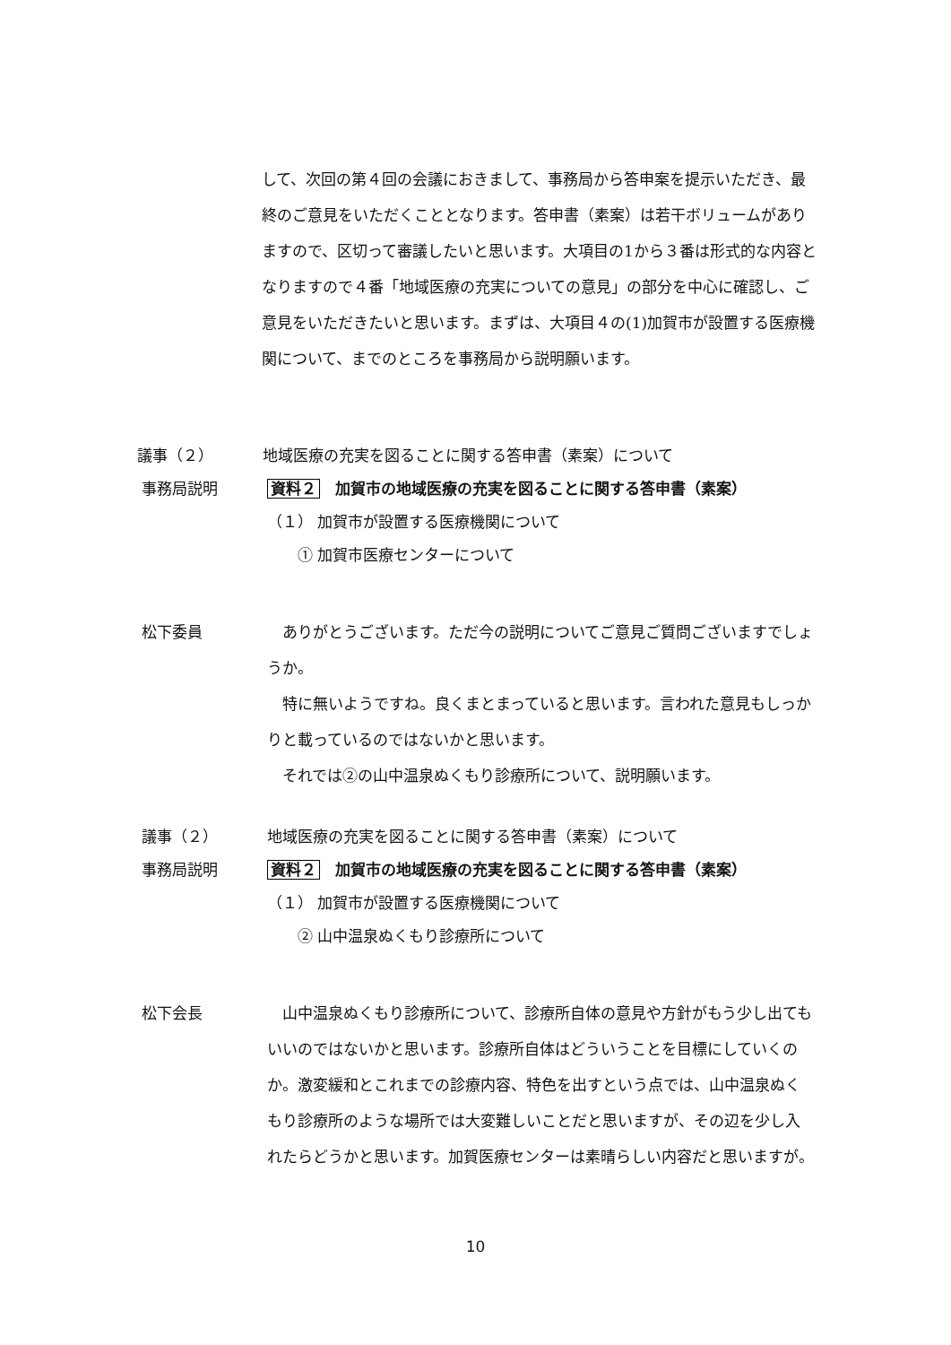して、次回の第４回の会議におきまして、事務局から答申案を提示いただき、最終のご意見をいただくこととなります。答申書（素案）は若干ボリュームがありますので、区切って審議したいと思います。大項目の1から３番は形式的な内容となりますので４番「地域医療の充実についての意見」の部分を中心に確認し、ご意見をいただきたいと思います。まずは、大項目４の(1)加賀市が設置する医療機関について、までのところを事務局から説明願います。
議事（２） 地域医療の充実を図ることに関する答申書（素案）について
事務局説明 資料２　加賀市の地域医療の充実を図ることに関する答申書（素案）
（１） 加賀市が設置する医療機関について
　　① 加賀市医療センターについて
松下委員 　ありがとうございます。ただ今の説明についてご意見ご質問ございますでしょうか。
　特に無いようですね。良くまとまっていると思います。言われた意見もしっかりと載っているのではないかと思います。
　それでは②の山中温泉ぬくもり診療所について、説明願います。
議事（２） 地域医療の充実を図ることに関する答申書（素案）について
事務局説明 資料２　加賀市の地域医療の充実を図ることに関する答申書（素案）
（１） 加賀市が設置する医療機関について
　　② 山中温泉ぬくもり診療所について
松下会長 　山中温泉ぬくもり診療所について、診療所自体の意見や方針がもう少し出てもいいのではないかと思います。診療所自体はどういうことを目標にしていくのか。激変緩和とこれまでの診療内容、特色を出すという点では、山中温泉ぬくもり診療所のような場所では大変難しいことだと思いますが、その辺を少し入れたらどうかと思います。加賀医療センターは素晴らしい内容だと思いますが。
10